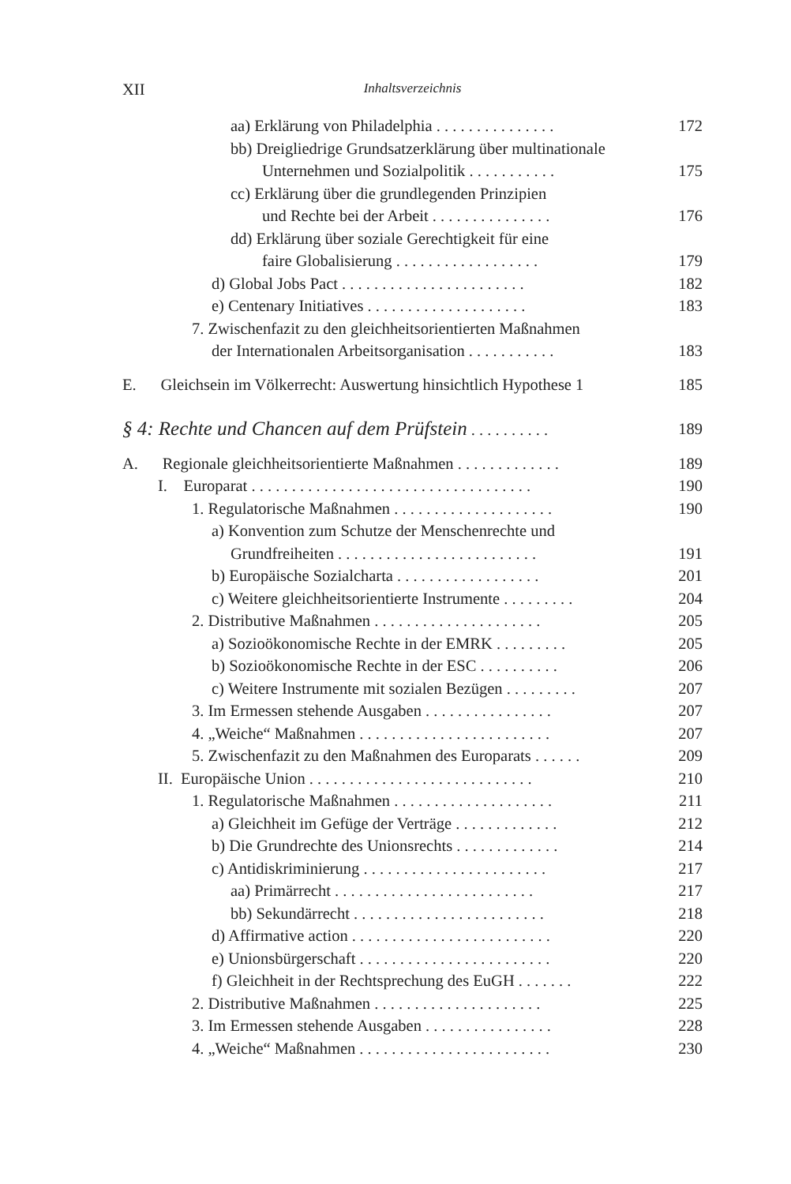XII Inhaltsverzeichnis
aa) Erklärung von Philadelphia . . . . . . . . . . . . . . . 172
bb) Dreigliedrige Grundsatzerklärung über multinationale
Unternehmen und Sozialpolitik . . . . . . . . . . . 175
cc) Erklärung über die grundlegenden Prinzipien
und Rechte bei der Arbeit . . . . . . . . . . . . . . . 176
dd) Erklärung über soziale Gerechtigkeit für eine
faire Globalisierung . . . . . . . . . . . . . . . . . . 179
d) Global Jobs Pact . . . . . . . . . . . . . . . . . . . . . . . 182
e) Centenary Initiatives . . . . . . . . . . . . . . . . . . . . 183
7. Zwischenfazit zu den gleichheitsorientierten Maßnahmen
der Internationalen Arbeitsorganisation . . . . . . . . . . . 183
E. Gleichsein im Völkerrecht: Auswertung hinsichtlich Hypothese 1 185
§ 4: Rechte und Chancen auf dem Prüfstein . . . . . . . . . . 189
A. Regionale gleichheitsorientierte Maßnahmen . . . . . . . . . . . . . 189
I. Europarat . . . . . . . . . . . . . . . . . . . . . . . . . . . . . . . . . . . 190
1. Regulatorische Maßnahmen . . . . . . . . . . . . . . . . . . . . 190
a) Konvention zum Schutze der Menschenrechte und
Grundfreiheiten . . . . . . . . . . . . . . . . . . . . . . . . . 191
b) Europäische Sozialcharta . . . . . . . . . . . . . . . . . . 201
c) Weitere gleichheitsorientierte Instrumente . . . . . . . . . 204
2. Distributive Maßnahmen . . . . . . . . . . . . . . . . . . . . . 205
a) Sozioökonomische Rechte in der EMRK . . . . . . . . . 205
b) Sozioökonomische Rechte in der ESC . . . . . . . . . . 206
c) Weitere Instrumente mit sozialen Bezügen . . . . . . . . . 207
3. Im Ermessen stehende Ausgaben . . . . . . . . . . . . . . . . 207
4. „Weiche“ Maßnahmen . . . . . . . . . . . . . . . . . . . . . . . . 207
5. Zwischenfazit zu den Maßnahmen des Europarats . . . . . . 209
II. Europäische Union . . . . . . . . . . . . . . . . . . . . . . . . . . . . 210
1. Regulatorische Maßnahmen . . . . . . . . . . . . . . . . . . . . 211
a) Gleichheit im Gefüge der Verträge . . . . . . . . . . . . . 212
b) Die Grundrechte des Unionsrechts . . . . . . . . . . . . . 214
c) Antidiskriminierung . . . . . . . . . . . . . . . . . . . . . . . 217
aa) Primärrecht . . . . . . . . . . . . . . . . . . . . . . . . . 217
bb) Sekundärrecht . . . . . . . . . . . . . . . . . . . . . . . . 218
d) Affirmative action . . . . . . . . . . . . . . . . . . . . . . . . . 220
e) Unionsbürgerschaft . . . . . . . . . . . . . . . . . . . . . . . . 220
f) Gleichheit in der Rechtsprechung des EuGH . . . . . . . 222
2. Distributive Maßnahmen . . . . . . . . . . . . . . . . . . . . . 225
3. Im Ermessen stehende Ausgaben . . . . . . . . . . . . . . . . 228
4. „Weiche“ Maßnahmen . . . . . . . . . . . . . . . . . . . . . . . . 230